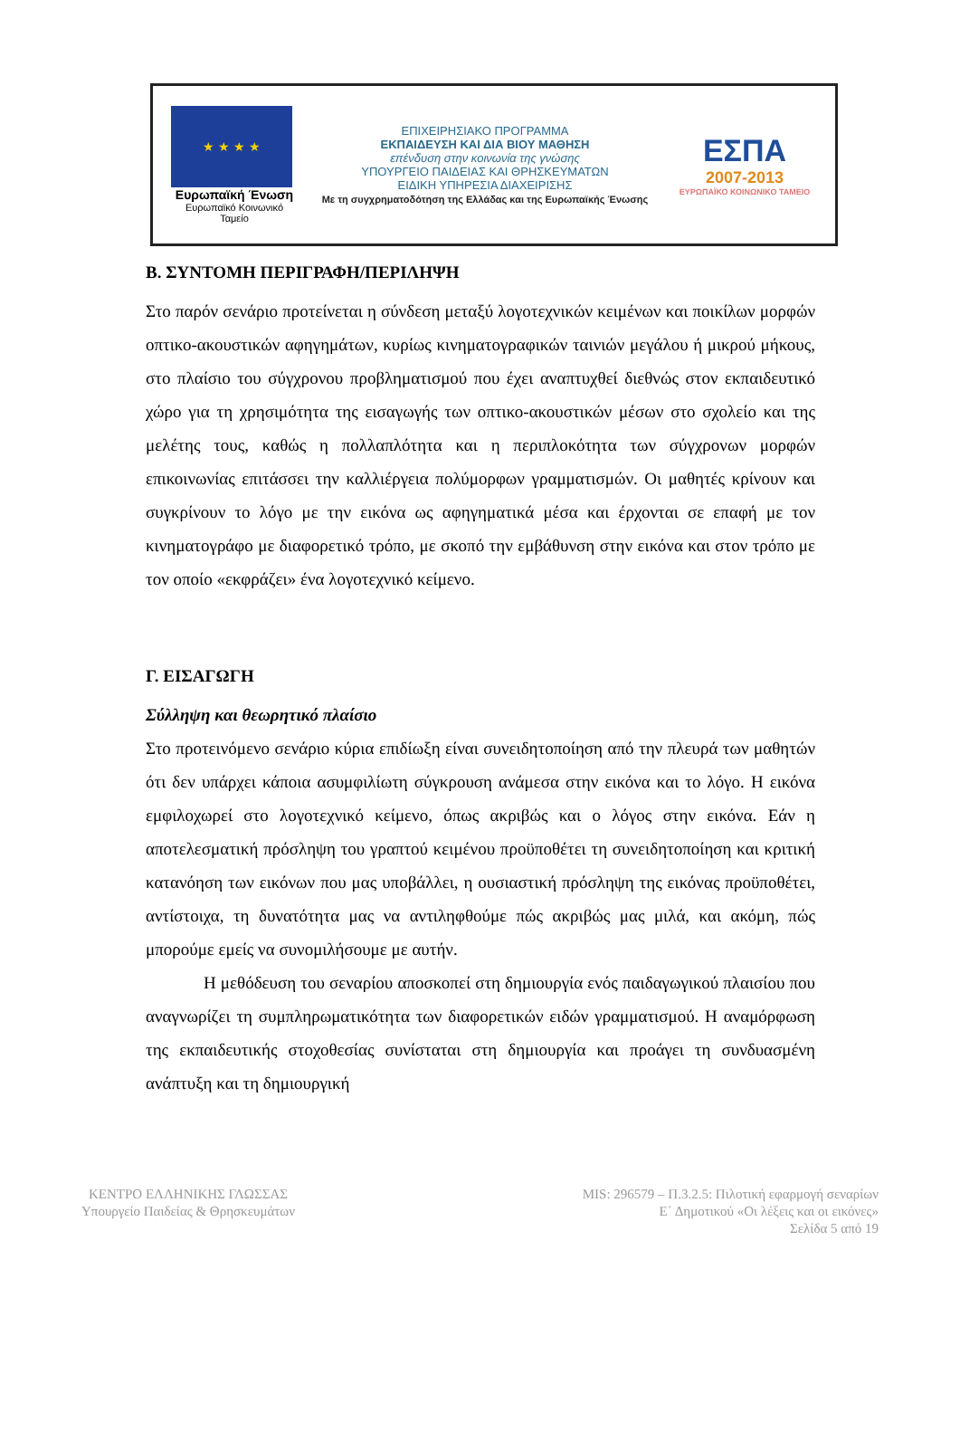★ ★ ★ ★
Ευρωπαϊκή Ένωση
Ευρωπαϊκό Κοινωνικό Ταμείο
ΕΠΙΧΕΙΡΗΣΙΑΚΟ ΠΡΟΓΡΑΜΜΑ
ΕΚΠΑΙΔΕΥΣΗ ΚΑΙ ΔΙΑ ΒΙΟΥ ΜΑΘΗΣΗ
επένδυση στην κοινωνία της γνώσης
ΥΠΟΥΡΓΕΙΟ ΠΑΙΔΕΙΑΣ ΚΑΙ ΘΡΗΣΚΕΥΜΑΤΩΝ
ΕΙΔΙΚΗ ΥΠΗΡΕΣΙΑ ΔΙΑΧΕΙΡΙΣΗΣ
Με τη συγχρηματοδότηση της Ελλάδας και της Ευρωπαϊκής Ένωσης
ΕΣΠΑ
2007-2013
ΕΥΡΩΠΑΪΚΟ ΚΟΙΝΩΝΙΚΟ ΤΑΜΕΙΟ
Β. ΣΥΝΤΟΜΗ ΠΕΡΙΓΡΑΦΗ/ΠΕΡΙΛΗΨΗ
Στο παρόν σενάριο προτείνεται η σύνδεση μεταξύ λογοτεχνικών κειμένων και ποικίλων μορφών οπτικο-ακουστικών αφηγημάτων, κυρίως κινηματογραφικών ταινιών μεγάλου ή μικρού μήκους, στο πλαίσιο του σύγχρονου προβληματισμού που έχει αναπτυχθεί διεθνώς στον εκπαιδευτικό χώρο για τη χρησιμότητα της εισαγωγής των οπτικο-ακουστικών μέσων στο σχολείο και της μελέτης τους, καθώς η πολλαπλότητα και η περιπλοκότητα των σύγχρονων μορφών επικοινωνίας επιτάσσει την καλλιέργεια πολύμορφων γραμματισμών. Οι μαθητές κρίνουν και συγκρίνουν το λόγο με την εικόνα ως αφηγηματικά μέσα και έρχονται σε επαφή με τον κινηματογράφο με διαφορετικό τρόπο, με σκοπό την εμβάθυνση στην εικόνα και στον τρόπο με τον οποίο «εκφράζει» ένα λογοτεχνικό κείμενο.
Γ. ΕΙΣΑΓΩΓΗ
Σύλληψη και θεωρητικό πλαίσιο
Στο προτεινόμενο σενάριο κύρια επιδίωξη είναι συνειδητοποίηση από την πλευρά των μαθητών ότι δεν υπάρχει κάποια ασυμφιλίωτη σύγκρουση ανάμεσα στην εικόνα και το λόγο. Η εικόνα εμφιλοχωρεί στο λογοτεχνικό κείμενο, όπως ακριβώς και ο λόγος στην εικόνα. Εάν η αποτελεσματική πρόσληψη του γραπτού κειμένου προϋποθέτει τη συνειδητοποίηση και κριτική κατανόηση των εικόνων που μας υποβάλλει, η ουσιαστική πρόσληψη της εικόνας προϋποθέτει, αντίστοιχα, τη δυνατότητα μας να αντιληφθούμε πώς ακριβώς μας μιλά, και ακόμη, πώς μπορούμε εμείς να συνομιλήσουμε με αυτήν.
Η μεθόδευση του σεναρίου αποσκοπεί στη δημιουργία ενός παιδαγωγικού πλαισίου που αναγνωρίζει τη συμπληρωματικότητα των διαφορετικών ειδών γραμματισμού. Η αναμόρφωση της εκπαιδευτικής στοχοθεσίας συνίσταται στη δημιουργία και προάγει τη συνδυασμένη ανάπτυξη και τη δημιουργική
ΚΕΝΤΡΟ ΕΛΛΗΝΙΚΗΣ ΓΛΩΣΣΑΣ
Υπουργείο Παιδείας & Θρησκευμάτων
MIS: 296579 – Π.3.2.5: Πιλοτική εφαρμογή σεναρίων
Ε΄ Δημοτικού «Οι λέξεις και οι εικόνες»
Σελίδα 5 από 19